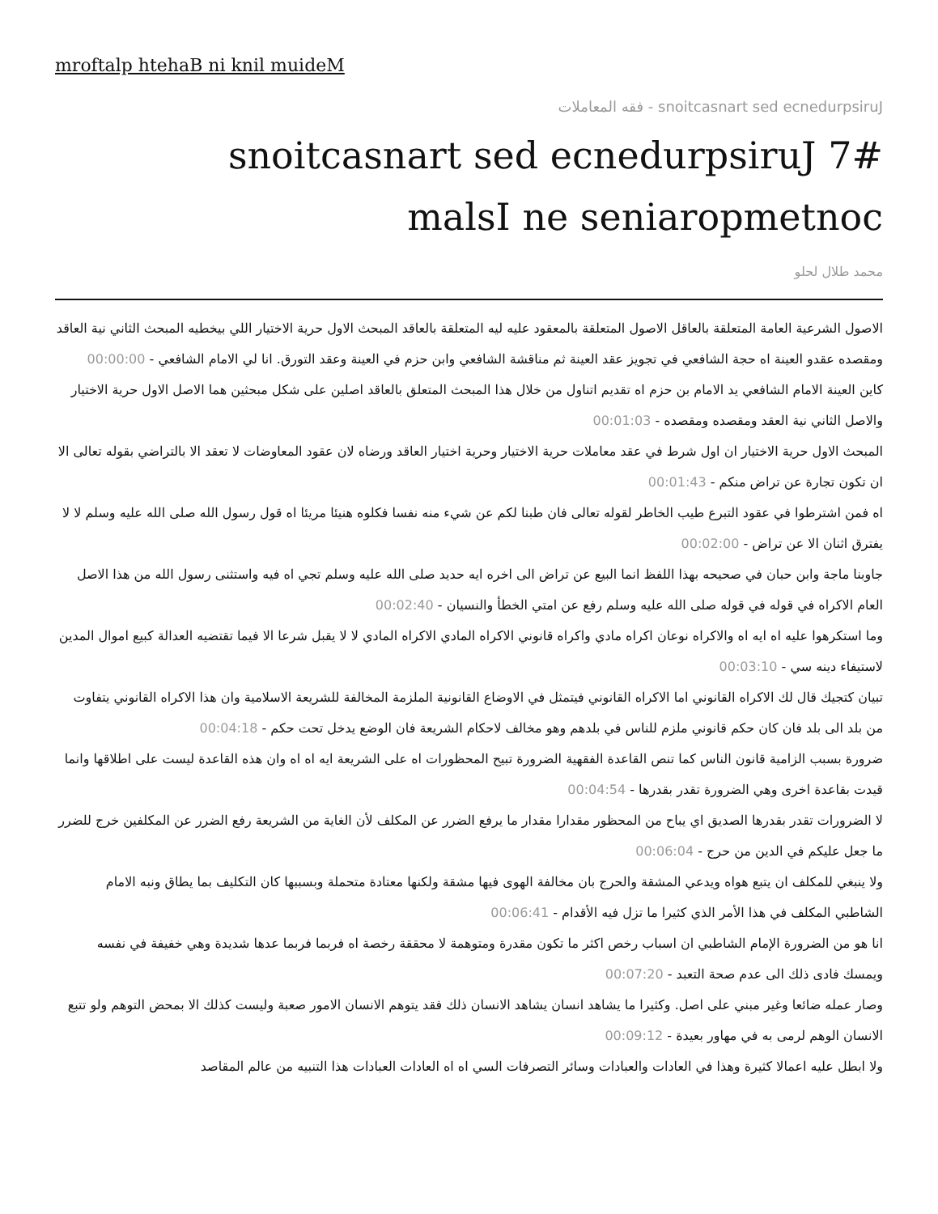mroftalp htehaB ni knil muideM
snoitcasnart sed ecnedurpsiruJ - فقه المعاملات
snoitcasnart sed ecnedurpsiruJ 7#
malsI ne seniaropmetnoc
محمد طلال لحلو
الاصول الشرعية العامة المتعلقة بالعاقل الاصول المتعلقة بالمعقود عليه ليه المتعلقة بالعاقد المبحث الاول حرية الاختيار اللي بيخطيه المبحث الثاني نية العاقد ومقصده عقدو العينة اه حجة الشافعي في تجويز عقد العينة ثم مناقشة الشافعي وابن حزم في العينة وعقد التورق. انا لي الامام الشافعي - 00:00:00
كاين العينة الامام الشافعي يد الامام بن حزم اه تقديم اتناول من خلال هذا المبحث المتعلق بالعاقد اصلين على شكل مبحثين هما الاصل الاول حرية الاختيار والاصل الثاني نية العقد ومقصده ومقصده - 00:01:03
المبحث الاول حرية الاختيار ان اول شرط في عقد معاملات حرية الاختيار وحرية اختيار العاقد ورضاه لان عقود المعاوضات لا تعقد الا بالتراضي بقوله تعالى الا ان تكون تجارة عن تراض منكم - 00:01:43
اه فمن اشترطوا في عقود التبرع طيب الخاطر لقوله تعالى فان طبنا لكم عن شيء منه نفسا فكلوه هنيئا مريئا اه قول رسول الله صلى الله عليه وسلم لا لا يفترق اثنان الا عن تراض - 00:02:00
جاوبنا ماجة وابن حبان في صحيحه بهذا اللفظ انما البيع عن تراض الى اخره ايه حديد صلى الله عليه وسلم تجي اه فيه واستثنى رسول الله من هذا الاصل العام الاكراه في قوله في قوله صلى الله عليه وسلم رفع عن امتي الخطأ والنسيان - 00:02:40
وما استكرهوا عليه اه ايه اه والاكراه نوعان اكراه مادي واكراه قانوني الاكراه المادي الاكراه المادي لا لا يقبل شرعا الا فيما تقتضيه العدالة كبيع اموال المدين لاستيفاء دينه سي - 00:03:10
تبيان كتجيك قال لك الاكراه القانوني اما الاكراه القانوني فيتمثل في الاوضاع القانونية الملزمة المخالفة للشريعة الاسلامية وان هذا الاكراه القانوني يتفاوت من بلد الى بلد فان كان حكم قانوني ملزم للناس في بلدهم وهو مخالف لاحكام الشريعة فان الوضع يدخل تحت حكم - 00:04:18
ضرورة بسبب الزامية قانون الناس كما تنص القاعدة الفقهية الضرورة تبيح المحظورات اه على الشريعة ايه اه اه وان هذه القاعدة ليست على اطلاقها وانما قيدت بقاعدة اخرى وهي الضرورة تقدر بقدرها - 00:04:54
لا الضرورات تقدر بقدرها الصديق اي يباح من المحظور مقدارا مقدار ما يرفع الضرر عن المكلف لأن الغاية من الشريعة رفع الضرر عن المكلفين خرج للضرر ما جعل عليكم في الدين من حرج - 00:06:04
ولا ينبغي للمكلف ان يتبع هواه ويدعي المشقة والحرج بان مخالفة الهوى فيها مشقة ولكنها معتادة متحملة وبسببها كان التكليف بما يطاق ونبه الامام الشاطبي المكلف في هذا الأمر الذي كثيرا ما تزل فيه الأقدام - 00:06:41
انا هو من الضرورة الإمام الشاطبي ان اسباب رخص اكثر ما تكون مقدرة ومتوهمة لا محققة رخصة اه فربما فربما عدها شديدة وهي خفيفة في نفسه ويمسك فادى ذلك الى عدم صحة التعبد - 00:07:20
وصار عمله ضائعا وغير مبني على اصل. وكثيرا ما يشاهد انسان يشاهد الانسان ذلك فقد يتوهم الانسان الامور صعبة وليست كذلك الا بمحض التوهم ولو تتبع الانسان الوهم لرمى به في مهاور بعيدة - 00:09:12
ولا ابطل عليه اعمالا كثيرة وهذا في العادات والعبادات وسائر التصرفات السي اه اه العادات العبادات هذا التنبيه من عالم المقاصد